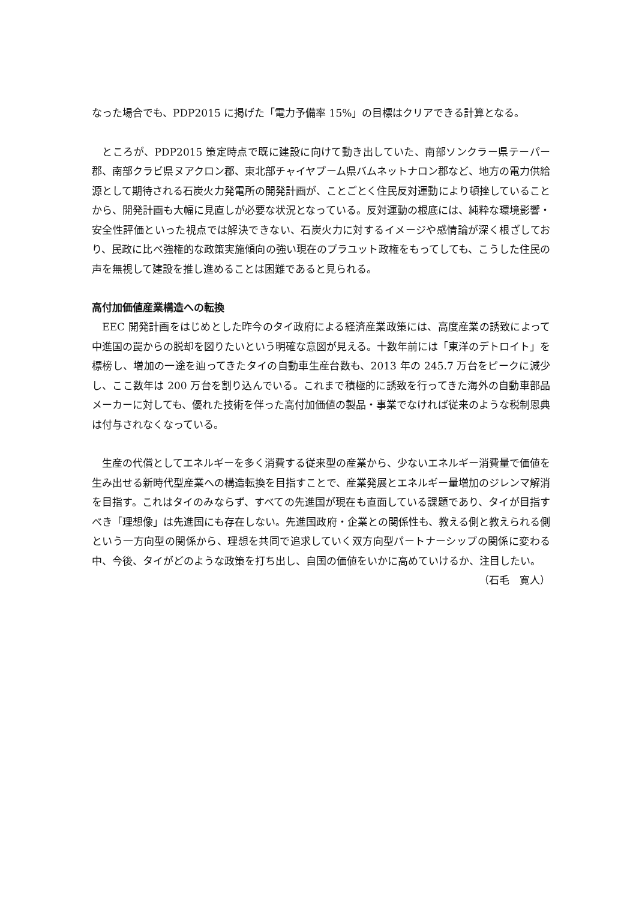なった場合でも、PDP2015 に掲げた「電力予備率 15%」の目標はクリアできる計算となる。
　ところが、PDP2015 策定時点で既に建設に向けて動き出していた、南部ソンクラー県テーパー郡、南部クラビ県ヌアクロン郡、東北部チャイヤプーム県バムネットナロン郡など、地方の電力供給源として期待される石炭火力発電所の開発計画が、ことごとく住民反対運動により頓挫していることから、開発計画も大幅に見直しが必要な状況となっている。反対運動の根底には、純粋な環境影響・安全性評価といった視点では解決できない、石炭火力に対するイメージや感情論が深く根ざしており、民政に比べ強権的な政策実施傾向の強い現在のプラユット政権をもってしても、こうした住民の声を無視して建設を推し進めることは困難であると見られる。
高付加価値産業構造への転換
　EEC 開発計画をはじめとした昨今のタイ政府による経済産業政策には、高度産業の誘致によって中進国の罠からの脱却を図りたいという明確な意図が見える。十数年前には「東洋のデトロイト」を標榜し、増加の一途を辿ってきたタイの自動車生産台数も、2013 年の 245.7 万台をピークに減少し、ここ数年は 200 万台を割り込んでいる。これまで積極的に誘致を行ってきた海外の自動車部品メーカーに対しても、優れた技術を伴った高付加価値の製品・事業でなければ従来のような税制恩典は付与されなくなっている。
　生産の代償としてエネルギーを多く消費する従来型の産業から、少ないエネルギー消費量で価値を生み出せる新時代型産業への構造転換を目指すことで、産業発展とエネルギー量増加のジレンマ解消を目指す。これはタイのみならず、すべての先進国が現在も直面している課題であり、タイが目指すべき「理想像」は先進国にも存在しない。先進国政府・企業との関係性も、教える側と教えられる側という一方向型の関係から、理想を共同で追求していく双方向型パートナーシップの関係に変わる中、今後、タイがどのような政策を打ち出し、自国の価値をいかに高めていけるか、注目したい。
（石毛　寛人）